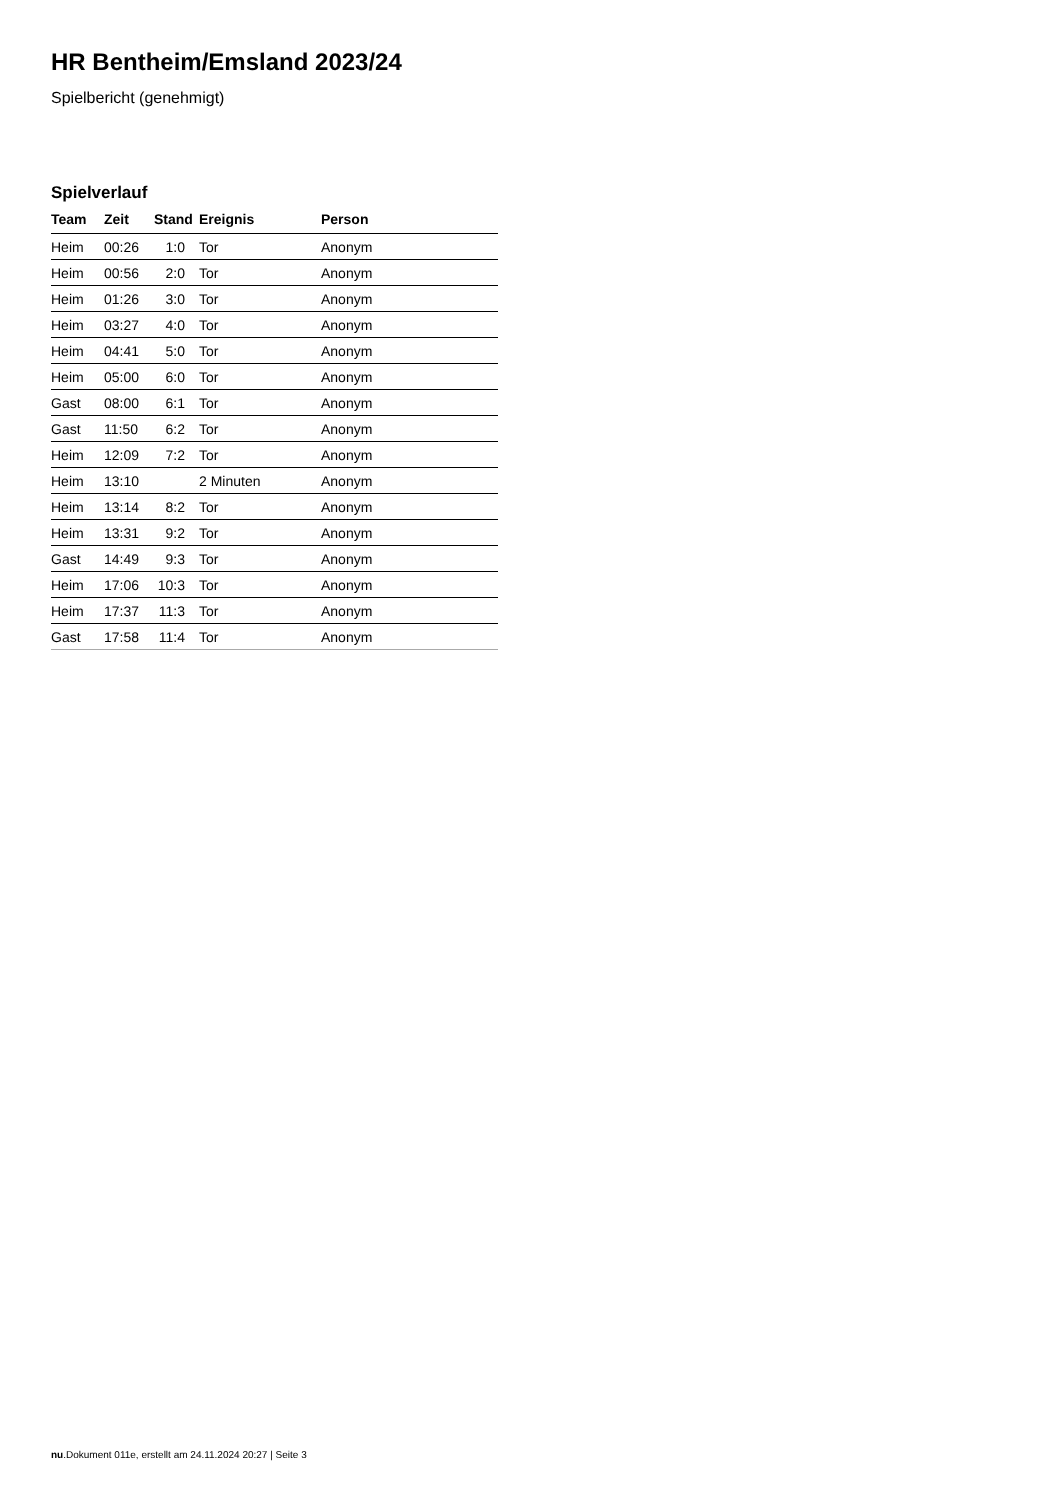HR Bentheim/Emsland 2023/24
Spielbericht (genehmigt)
Spielverlauf
| Team | Zeit | Stand | Ereignis | Person |
| --- | --- | --- | --- | --- |
| Heim | 00:26 | 1:0 | Tor | Anonym |
| Heim | 00:56 | 2:0 | Tor | Anonym |
| Heim | 01:26 | 3:0 | Tor | Anonym |
| Heim | 03:27 | 4:0 | Tor | Anonym |
| Heim | 04:41 | 5:0 | Tor | Anonym |
| Heim | 05:00 | 6:0 | Tor | Anonym |
| Gast | 08:00 | 6:1 | Tor | Anonym |
| Gast | 11:50 | 6:2 | Tor | Anonym |
| Heim | 12:09 | 7:2 | Tor | Anonym |
| Heim | 13:10 | | 2 Minuten | Anonym |
| Heim | 13:14 | 8:2 | Tor | Anonym |
| Heim | 13:31 | 9:2 | Tor | Anonym |
| Gast | 14:49 | 9:3 | Tor | Anonym |
| Heim | 17:06 | 10:3 | Tor | Anonym |
| Heim | 17:37 | 11:3 | Tor | Anonym |
| Gast | 17:58 | 11:4 | Tor | Anonym |
nu.Dokument 011e, erstellt am 24.11.2024 20:27 | Seite 3